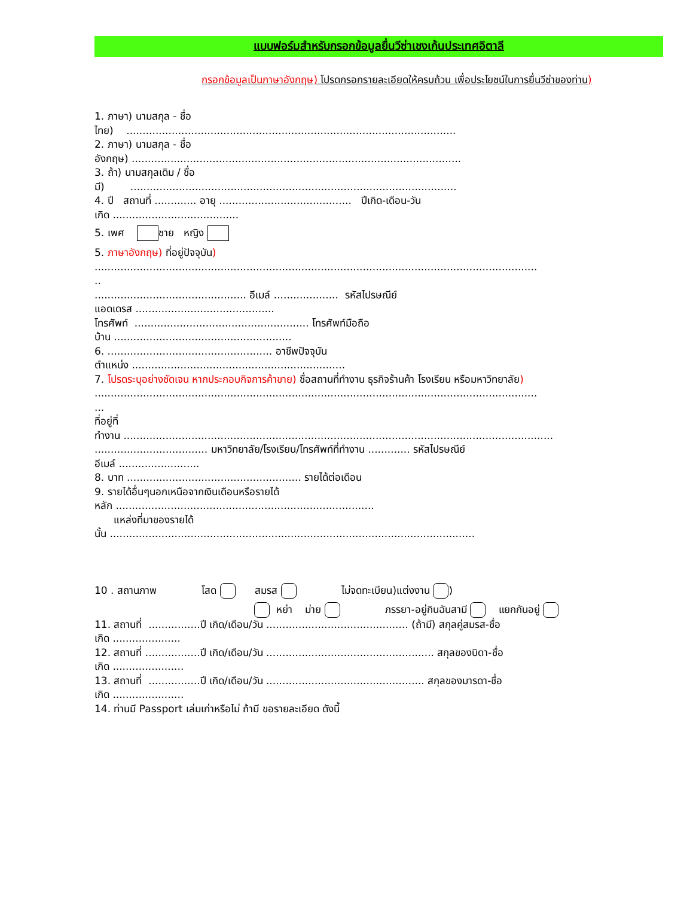แบบฟอร์มสำหรับกรอกข้อมูลยื่นวีซ่าเชงเก้นประเทศอิตาลี
กรอกข้อมูลเป็นภาษาอังกฤษ) โปรดกรอกรายละเอียดให้ครบถ้วน เพื่อประโยชน์ในการยื่นวีซ่าของท่าน)
1. ภาษา) นามสกุล - ชื่อ
ไทย) ......................................................................................................
2. ภาษา) นามสกุล - ชื่อ
อังกฤษ) ......................................................................................................
3. ถ้า) นามสกุลเดิม / ชื่อ
มี) .....................................................................................................
4. ปี สถานที่ ............. อายุ ......................................... ปีเกิด-เดือน-วัน
เกิด .......................................
5. เพศ ชาย หญิง
5. ภาษาอังกฤษ) ที่อยู่ปัจจุบัน)
.........................................................................................................................................
..
............................................... อีเมล์ .................... รหัสไปรษณีย์
แอดเดรส ...........................................
โทรศัพท์ ...................................................... โทรศัพท์มือถือ
บ้าน .......................................................
6. ................................................... อาชีพปัจจุบัน
ตำแหน่ง ..................................................................
7. โปรดระบุอย่างชัดเจน หากประกอบกิจการค้าขาย) ชื่อสถานที่ทำงาน ธุรกิจร้านค้า โรงเรียน หรือมหาวิทยาลัย)
.........................................................................................................................................
...
ที่อยู่ที่
ทำงาน .....................................................................................................................................
................................... มหาวิทยาลัย/โรงเรียน/โทรศัพท์ที่ทำงาน ............. รหัสไปรษณีย์
อีเมล์ .........................
8. บาท ...................................................... รายได้ต่อเดือน
9. รายได้อื่นๆนอกเหนือจากเงินเดือนหรือรายได้
หลัก ................................................................................
แหล่งที่มาของรายได้
นั้น .................................................................................................................
10 . สถานภาพ โสด สมรส ไม่จดทะเบียน)แต่งงาน )
หย่า ม่าย ภรรยา-อยู่กินฉันสามี แยกกันอยู่
11. สถานที่ ................ปี เกิด/เดือน/วัน ............................................ (ถ้ามี) สกุลคู่สมรส-ชื่อ
เกิด .....................
12. สถานที่ .................ปี เกิด/เดือน/วัน .................................................... สกุลของบิดา-ชื่อ
เกิด ......................
13. สถานที่ ................ปี เกิด/เดือน/วัน ................................................. สกุลของมารดา-ชื่อ
เกิด ......................
14. ท่านมี Passport เล่มเก่าหรือไม่ ถ้ามี ขอรายละเอียด ดังนี้